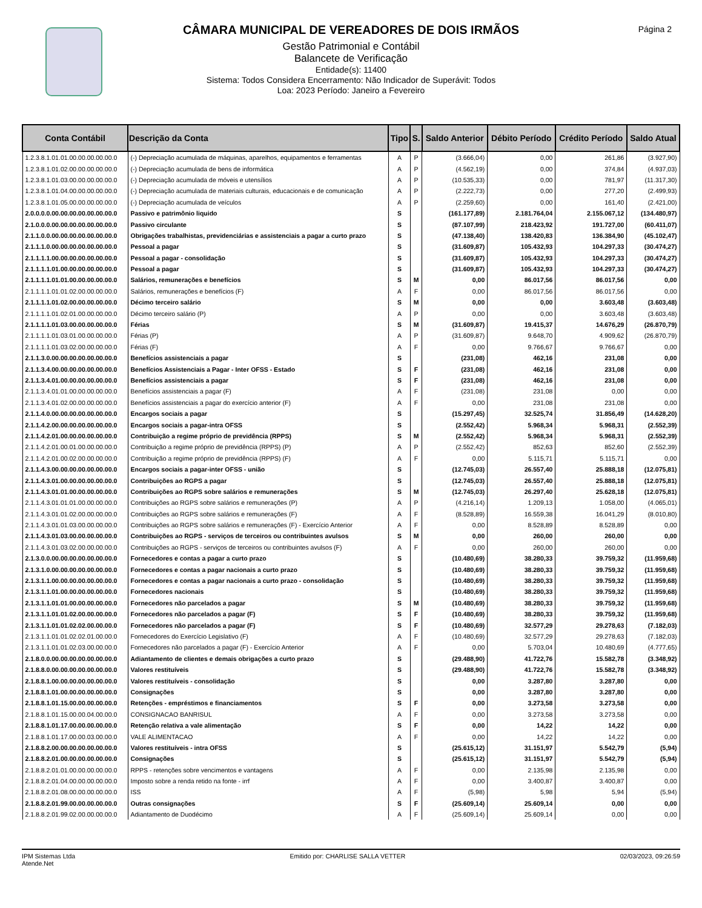Página 2
CÂMARA MUNICIPAL DE VEREADORES DE DOIS IRMÃOS
Gestão Patrimonial e Contábil
Balancete de Verificação
Entidade(s): 11400
Sistema: Todos Considera Encerramento: Não Indicador de Superávit: Todos
Loa: 2023 Período: Janeiro a Fevereiro
| Conta Contábil | Descrição da Conta | Tipo | S. | Saldo Anterior | Débito Período | Crédito Período | Saldo Atual |
| --- | --- | --- | --- | --- | --- | --- | --- |
| 1.2.3.8.1.01.01.00.00.00.00.00.0 | (-) Depreciação acumulada de máquinas, aparelhos, equipamentos e ferramentas | A | P | (3.666,04) | 0,00 | 261,86 | (3.927,90) |
| 1.2.3.8.1.01.02.00.00.00.00.00.0 | (-) Depreciação acumulada de bens de informática | A | P | (4.562,19) | 0,00 | 374,84 | (4.937,03) |
| 1.2.3.8.1.01.03.00.00.00.00.00.0 | (-) Depreciação acumulada de móveis e utensílios | A | P | (10.535,33) | 0,00 | 781,97 | (11.317,30) |
| 1.2.3.8.1.01.04.00.00.00.00.00.0 | (-) Depreciação acumulada de materiais culturais, educacionais e de comunicação | A | P | (2.222,73) | 0,00 | 277,20 | (2.499,93) |
| 1.2.3.8.1.01.05.00.00.00.00.00.0 | (-) Depreciação acumulada de veículos | A | P | (2.259,60) | 0,00 | 161,40 | (2.421,00) |
| 2.0.0.0.0.00.00.00.00.00.00.00.0 | Passivo e patrimônio liquido | S | | (161.177,89) | 2.181.764,04 | 2.155.067,12 | (134.480,97) |
| 2.1.0.0.0.00.00.00.00.00.00.00.0 | Passivo circulante | S | | (87.107,99) | 218.423,92 | 191.727,00 | (60.411,07) |
| 2.1.1.0.0.00.00.00.00.00.00.00.0 | Obrigações trabalhistas, previdenciárias e assistenciais a pagar a curto prazo | S | | (47.138,40) | 138.420,83 | 136.384,90 | (45.102,47) |
| 2.1.1.1.0.00.00.00.00.00.00.00.0 | Pessoal a pagar | S | | (31.609,87) | 105.432,93 | 104.297,33 | (30.474,27) |
| 2.1.1.1.1.00.00.00.00.00.00.00.0 | Pessoal a pagar - consolidação | S | | (31.609,87) | 105.432,93 | 104.297,33 | (30.474,27) |
| 2.1.1.1.1.01.00.00.00.00.00.00.0 | Pessoal a pagar | S | | (31.609,87) | 105.432,93 | 104.297,33 | (30.474,27) |
| 2.1.1.1.1.01.01.00.00.00.00.00.0 | Salários, remunerações e benefícios | S | M | 0,00 | 86.017,56 | 86.017,56 | 0,00 |
| 2.1.1.1.1.01.01.02.00.00.00.00.0 | Salários, remunerações e benefícios (F) | A | F | 0,00 | 86.017,56 | 86.017,56 | 0,00 |
| 2.1.1.1.1.01.02.00.00.00.00.00.0 | Décimo terceiro salário | S | M | 0,00 | 0,00 | 3.603,48 | (3.603,48) |
| 2.1.1.1.1.01.02.01.00.00.00.00.0 | Décimo terceiro salário (P) | A | P | 0,00 | 0,00 | 3.603,48 | (3.603,48) |
| 2.1.1.1.1.01.03.00.00.00.00.00.0 | Férias | S | M | (31.609,87) | 19.415,37 | 14.676,29 | (26.870,79) |
| 2.1.1.1.1.01.03.01.00.00.00.00.0 | Férias (P) | A | P | (31.609,87) | 9.648,70 | 4.909,62 | (26.870,79) |
| 2.1.1.1.1.01.03.02.00.00.00.00.0 | Férias (F) | A | F | 0,00 | 9.766,67 | 9.766,67 | 0,00 |
| 2.1.1.3.0.00.00.00.00.00.00.00.0 | Benefícios assistenciais a pagar | S | | (231,08) | 462,16 | 231,08 | 0,00 |
| 2.1.1.3.4.00.00.00.00.00.00.00.0 | Benefícios Assistenciais a Pagar - Inter OFSS - Estado | S | F | (231,08) | 462,16 | 231,08 | 0,00 |
| 2.1.1.3.4.01.00.00.00.00.00.00.0 | Benefícios assistenciais a pagar | S | F | (231,08) | 462,16 | 231,08 | 0,00 |
| 2.1.1.3.4.01.01.00.00.00.00.00.0 | Benefícios assistenciais a pagar (F) | A | F | (231,08) | 231,08 | 0,00 | 0,00 |
| 2.1.1.3.4.01.02.00.00.00.00.00.0 | Benefícios assistenciais a pagar do exercício anterior (F) | A | F | 0,00 | 231,08 | 231,08 | 0,00 |
| 2.1.1.4.0.00.00.00.00.00.00.00.0 | Encargos sociais a pagar | S | | (15.297,45) | 32.525,74 | 31.856,49 | (14.628,20) |
| 2.1.1.4.2.00.00.00.00.00.00.00.0 | Encargos sociais a pagar-intra OFSS | S | | (2.552,42) | 5.968,34 | 5.968,31 | (2.552,39) |
| 2.1.1.4.2.01.00.00.00.00.00.00.0 | Contribuição a regime próprio de previdência (RPPS) | S | M | (2.552,42) | 5.968,34 | 5.968,31 | (2.552,39) |
| 2.1.1.4.2.01.00.01.00.00.00.00.0 | Contribuição a regime próprio de previdência (RPPS) (P) | A | P | (2.552,42) | 852,63 | 852,60 | (2.552,39) |
| 2.1.1.4.2.01.00.02.00.00.00.00.0 | Contribuição a regime próprio de previdência (RPPS) (F) | A | F | 0,00 | 5.115,71 | 5.115,71 | 0,00 |
| 2.1.1.4.3.00.00.00.00.00.00.00.0 | Encargos sociais a pagar-inter OFSS - união | S | | (12.745,03) | 26.557,40 | 25.888,18 | (12.075,81) |
| 2.1.1.4.3.01.00.00.00.00.00.00.0 | Contribuições ao RGPS a pagar | S | | (12.745,03) | 26.557,40 | 25.888,18 | (12.075,81) |
| 2.1.1.4.3.01.01.00.00.00.00.00.0 | Contribuições ao RGPS sobre salários e remunerações | S | M | (12.745,03) | 26.297,40 | 25.628,18 | (12.075,81) |
| 2.1.1.4.3.01.01.01.00.00.00.00.0 | Contribuições ao RGPS sobre salários e remunerações (P) | A | P | (4.216,14) | 1.209,13 | 1.058,00 | (4.065,01) |
| 2.1.1.4.3.01.01.02.00.00.00.00.0 | Contribuições ao RGPS sobre salários e remunerações (F) | A | F | (8.528,89) | 16.559,38 | 16.041,29 | (8.010,80) |
| 2.1.1.4.3.01.01.03.00.00.00.00.0 | Contribuições ao RGPS sobre salários e remunerações (F) - Exercício Anterior | A | F | 0,00 | 8.528,89 | 8.528,89 | 0,00 |
| 2.1.1.4.3.01.03.00.00.00.00.00.0 | Contribuições ao RGPS - serviços de terceiros ou contribuintes avulsos | S | M | 0,00 | 260,00 | 260,00 | 0,00 |
| 2.1.1.4.3.01.03.02.00.00.00.00.0 | Contribuições ao RGPS - serviços de terceiros ou contribuintes avulsos (F) | A | F | 0,00 | 260,00 | 260,00 | 0,00 |
| 2.1.3.0.0.00.00.00.00.00.00.00.0 | Fornecedores e contas a pagar a curto prazo | S | | (10.480,69) | 38.280,33 | 39.759,32 | (11.959,68) |
| 2.1.3.1.0.00.00.00.00.00.00.00.0 | Fornecedores e contas a pagar nacionais a curto prazo | S | | (10.480,69) | 38.280,33 | 39.759,32 | (11.959,68) |
| 2.1.3.1.1.00.00.00.00.00.00.00.0 | Fornecedores e contas a pagar nacionais a curto prazo - consolidação | S | | (10.480,69) | 38.280,33 | 39.759,32 | (11.959,68) |
| 2.1.3.1.1.01.00.00.00.00.00.00.0 | Fornecedores nacionais | S | | (10.480,69) | 38.280,33 | 39.759,32 | (11.959,68) |
| 2.1.3.1.1.01.01.00.00.00.00.00.0 | Fornecedores não parcelados a pagar | S | M | (10.480,69) | 38.280,33 | 39.759,32 | (11.959,68) |
| 2.1.3.1.1.01.01.02.00.00.00.00.0 | Fornecedores não parcelados a pagar (F) | S | F | (10.480,69) | 38.280,33 | 39.759,32 | (11.959,68) |
| 2.1.3.1.1.01.01.02.02.00.00.00.0 | Fornecedores não parcelados a pagar (F) | S | F | (10.480,69) | 32.577,29 | 29.278,63 | (7.182,03) |
| 2.1.3.1.1.01.01.02.02.01.00.00.0 | Fornecedores do Exercício Legislativo (F) | A | F | (10.480,69) | 32.577,29 | 29.278,63 | (7.182,03) |
| 2.1.3.1.1.01.01.02.03.00.00.00.0 | Fornecedores não parcelados a pagar (F) - Exercício Anterior | A | F | 0,00 | 5.703,04 | 10.480,69 | (4.777,65) |
| 2.1.8.0.0.00.00.00.00.00.00.00.0 | Adiantamento de clientes e demais obrigações a curto prazo | S | | (29.488,90) | 41.722,76 | 15.582,78 | (3.348,92) |
| 2.1.8.8.0.00.00.00.00.00.00.00.0 | Valores restituíveis | S | | (29.488,90) | 41.722,76 | 15.582,78 | (3.348,92) |
| 2.1.8.8.1.00.00.00.00.00.00.00.0 | Valores restituíveis - consolidação | S | | 0,00 | 3.287,80 | 3.287,80 | 0,00 |
| 2.1.8.8.1.01.00.00.00.00.00.00.0 | Consignações | S | | 0,00 | 3.287,80 | 3.287,80 | 0,00 |
| 2.1.8.8.1.01.15.00.00.00.00.00.0 | Retenções - empréstimos e financiamentos | S | F | 0,00 | 3.273,58 | 3.273,58 | 0,00 |
| 2.1.8.8.1.01.15.00.00.04.00.00.0 | CONSIGNACAO BANRISUL | A | F | 0,00 | 3.273,58 | 3.273,58 | 0,00 |
| 2.1.8.8.1.01.17.00.00.00.00.00.0 | Retenção relativa a vale alimentação | S | F | 0,00 | 14,22 | 14,22 | 0,00 |
| 2.1.8.8.1.01.17.00.00.03.00.00.0 | VALE ALIMENTACAO | A | F | 0,00 | 14,22 | 14,22 | 0,00 |
| 2.1.8.8.2.00.00.00.00.00.00.00.0 | Valores restituíveis - intra OFSS | S | | (25.615,12) | 31.151,97 | 5.542,79 | (5,94) |
| 2.1.8.8.2.01.00.00.00.00.00.00.0 | Consignações | S | | (25.615,12) | 31.151,97 | 5.542,79 | (5,94) |
| 2.1.8.8.2.01.01.00.00.00.00.00.0 | RPPS - retenções sobre vencimentos e vantagens | A | F | 0,00 | 2.135,98 | 2.135,98 | 0,00 |
| 2.1.8.8.2.01.04.00.00.00.00.00.0 | Imposto sobre a renda retido na fonte - irrf | A | F | 0,00 | 3.400,87 | 3.400,87 | 0,00 |
| 2.1.8.8.2.01.08.00.00.00.00.00.0 | ISS | A | F | (5,98) | 5,98 | 5,94 | (5,94) |
| 2.1.8.8.2.01.99.00.00.00.00.00.0 | Outras consignações | S | F | (25.609,14) | 25.609,14 | 0,00 | 0,00 |
| 2.1.8.8.2.01.99.02.00.00.00.00.0 | Adiantamento de Duodécimo | A | F | (25.609,14) | 25.609,14 | 0,00 | 0,00 |
IPM Sistemas Ltda
Atende.Net
Emitido por: CHARLISE SALLA VETTER
02/03/2023, 09:26:59